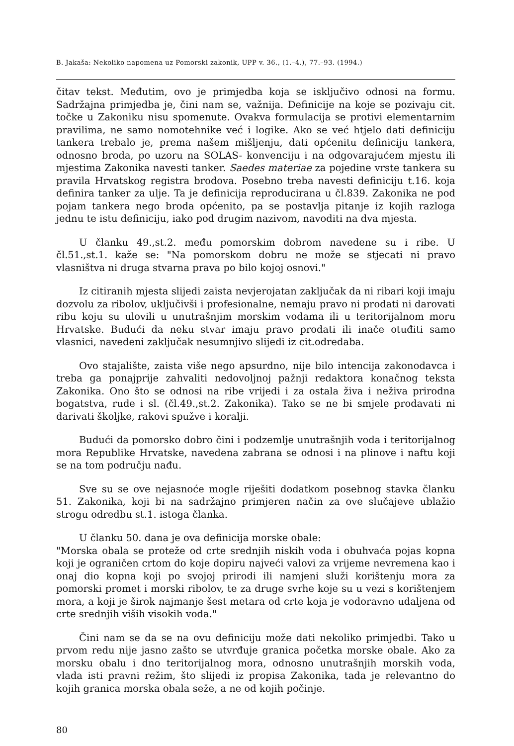B. Jakaša: Nekoliko napomena uz Pomorski zakonik, UPP v. 36., (1.–4.), 77.–93. (1994.)
čitav tekst. Međutim, ovo je primjedba koja se isključivo odnosi na formu. Sadržajna primjedba je, čini nam se, važnija. Definicije na koje se pozivaju cit. točke u Zakoniku nisu spomenute. Ovakva formulacija se protivi elementarnim pravilima, ne samo nomotehnike već i logike. Ako se već htjelo dati definiciju tankera trebalo je, prema našem mišljenju, dati općenitu definiciju tankera, odnosno broda, po uzoru na SOLAS- konvenciju i na odgovarajućem mjestu ili mjestima Zakonika navesti tanker. Saedes materiae za pojedine vrste tankera su pravila Hrvatskog registra brodova. Posebno treba navesti definiciju t.16. koja definira tanker za ulje. Ta je definicija reproducirana u čl.839. Zakonika ne pod pojam tankera nego broda općenito, pa se postavlja pitanje iz kojih razloga jednu te istu definiciju, iako pod drugim nazivom, navoditi na dva mjesta.
U članku 49.,st.2. među pomorskim dobrom navedene su i ribe. U čl.51.,st.1. kaže se: "Na pomorskom dobru ne može se stjecati ni pravo vlasništva ni druga stvarna prava po bilo kojoj osnovi."
Iz citiranih mjesta slijedi zaista nevjerojatan zaključak da ni ribari koji imaju dozvolu za ribolov, uključivši i profesionalne, nemaju pravo ni prodati ni darovati ribu koju su ulovili u unutrašnjim morskim vodama ili u teritorijalnom moru Hrvatske. Budući da neku stvar imaju pravo prodati ili inače otuđiti samo vlasnici, navedeni zaključak nesumnjivo slijedi iz cit.odredaba.
Ovo stajalište, zaista više nego apsurdno, nije bilo intencija zakonodavca i treba ga ponajprije zahvaliti nedovoljnoj pažnji redaktora konačnog teksta Zakonika. Ono što se odnosi na ribe vrijedi i za ostala živa i neživa prirodna bogatstva, rude i sl. (čl.49.,st.2. Zakonika). Tako se ne bi smjele prodavati ni darivati školjke, rakovi spužve i koralji.
Budući da pomorsko dobro čini i podzemlje unutrašnjih voda i teritorijalnog mora Republike Hrvatske, navedena zabrana se odnosi i na plinove i naftu koji se na tom području nađu.
Sve su se ove nejasnoće mogle riješiti dodatkom posebnog stavka članku 51. Zakonika, koji bi na sadržajno primjeren način za ove slučajeve ublažio strogu odredbu st.1. istoga članka.
U članku 50. dana je ova definicija morske obale:
"Morska obala se proteže od crte srednjih niskih voda i obuhvaća pojas kopna koji je ograničen crtom do koje dopiru najveći valovi za vrijeme nevremena kao i onaj dio kopna koji po svojoj prirodi ili namjeni služi korištenju mora za pomorski promet i morski ribolov, te za druge svrhe koje su u vezi s korištenjem mora, a koji je širok najmanje šest metara od crte koja je vodoravno udaljena od crte srednjih viših visokih voda."
Čini nam se da se na ovu definiciju može dati nekoliko primjedbi. Tako u prvom redu nije jasno zašto se utvrđuje granica početka morske obale. Ako za morsku obalu i dno teritorijalnog mora, odnosno unutrašnjih morskih voda, vlada isti pravni režim, što slijedi iz propisa Zakonika, tada je relevantno do kojih granica morska obala seže, a ne od kojih počinje.
80